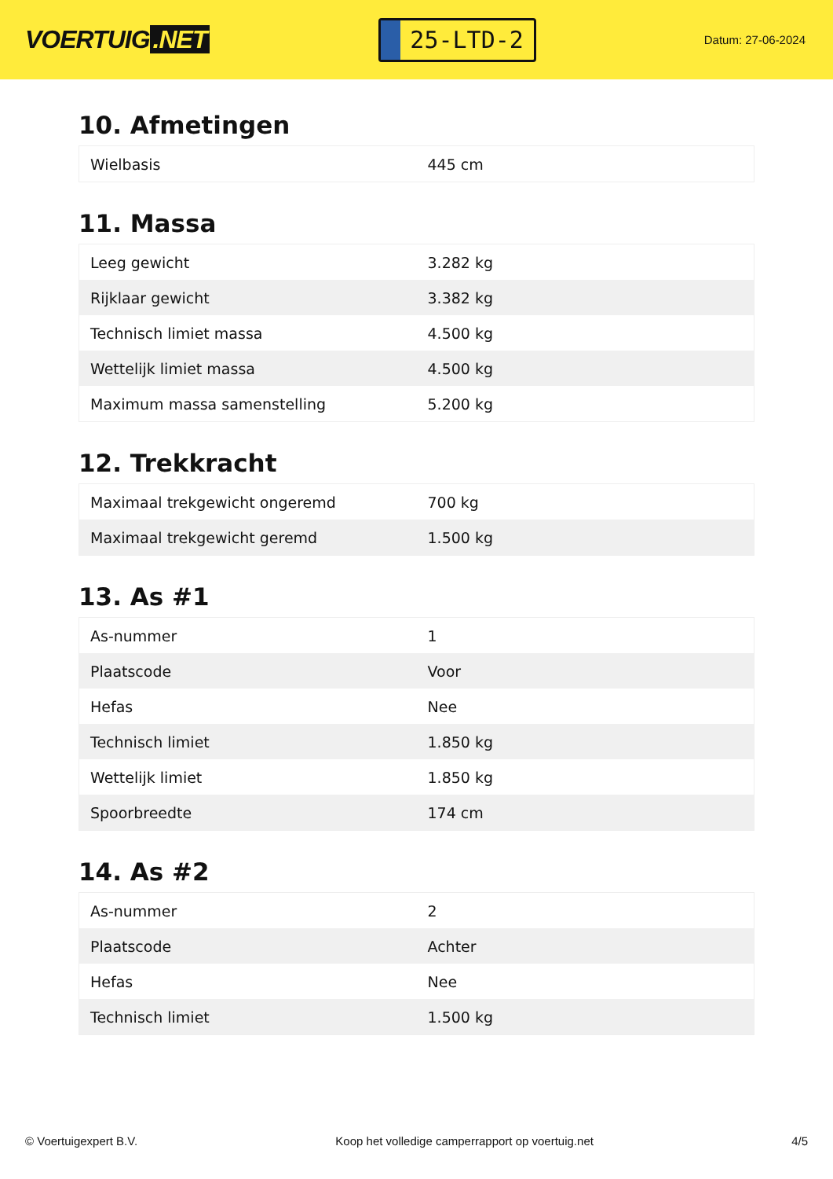VOERTUIG.NET
25-LTD-2
Datum: 27-06-2024
10. Afmetingen
| Wielbasis | 445 cm |
11. Massa
| Leeg gewicht | 3.282 kg |
| Rijklaar gewicht | 3.382 kg |
| Technisch limiet massa | 4.500 kg |
| Wettelijk limiet massa | 4.500 kg |
| Maximum massa samenstelling | 5.200 kg |
12. Trekkracht
| Maximaal trekgewicht ongeremd | 700 kg |
| Maximaal trekgewicht geremd | 1.500 kg |
13. As #1
| As-nummer | 1 |
| Plaatscode | Voor |
| Hefas | Nee |
| Technisch limiet | 1.850 kg |
| Wettelijk limiet | 1.850 kg |
| Spoorbreedte | 174 cm |
14. As #2
| As-nummer | 2 |
| Plaatscode | Achter |
| Hefas | Nee |
| Technisch limiet | 1.500 kg |
© Voertuigexpert B.V. Koop het volledige camperrapport op voertuig.net 4/5